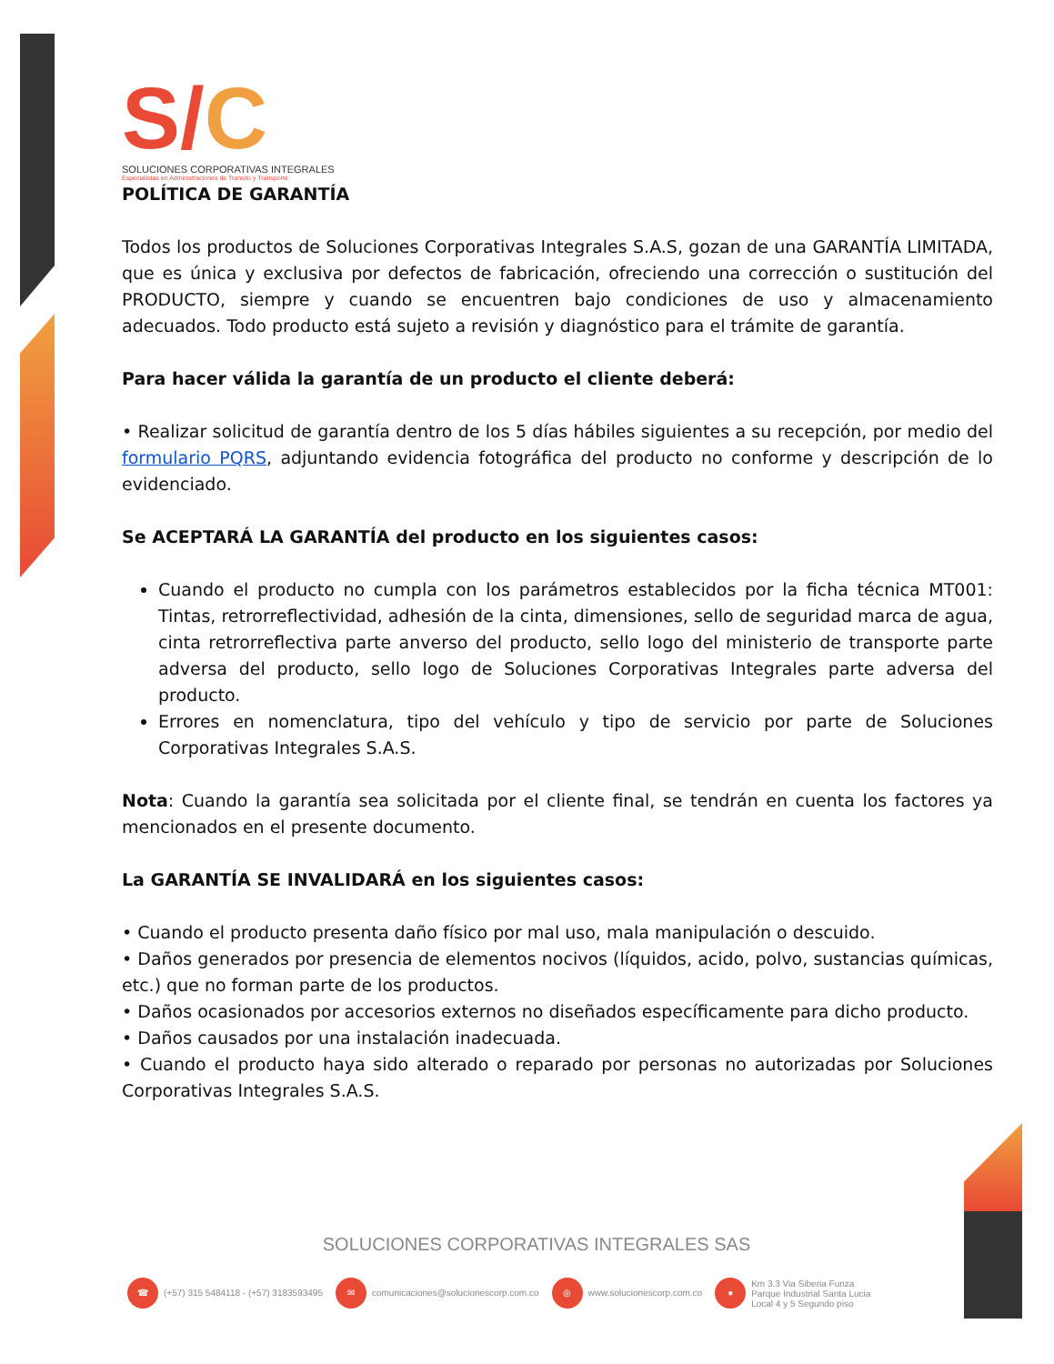S/C
SOLUCIONES CORPORATIVAS INTEGRALES
Especialistas en Administraciones de Transito y Transporte
POLÍTICA DE GARANTÍA
Todos los productos de Soluciones Corporativas Integrales S.A.S, gozan de una GARANTÍA LIMITADA, que es única y exclusiva por defectos de fabricación, ofreciendo una corrección o sustitución del PRODUCTO, siempre y cuando se encuentren bajo condiciones de uso y almacenamiento adecuados. Todo producto está sujeto a revisión y diagnóstico para el trámite de garantía.
Para hacer válida la garantía de un producto el cliente deberá:
• Realizar solicitud de garantía dentro de los 5 días hábiles siguientes a su recepción, por medio del formulario PQRS, adjuntando evidencia fotográfica del producto no conforme y descripción de lo evidenciado.
Se ACEPTARÁ LA GARANTÍA del producto en los siguientes casos:
Cuando el producto no cumpla con los parámetros establecidos por la ficha técnica MT001: Tintas, retrorreflectividad, adhesión de la cinta, dimensiones, sello de seguridad marca de agua, cinta retrorreflectiva parte anverso del producto, sello logo del ministerio de transporte parte adversa del producto, sello logo de Soluciones Corporativas Integrales parte adversa del producto.
Errores en nomenclatura, tipo del vehículo y tipo de servicio por parte de Soluciones Corporativas Integrales S.A.S.
Nota: Cuando la garantía sea solicitada por el cliente final, se tendrán en cuenta los factores ya mencionados en el presente documento.
La GARANTÍA SE INVALIDARÁ en los siguientes casos:
• Cuando el producto presenta daño físico por mal uso, mala manipulación o descuido.
• Daños generados por presencia de elementos nocivos (líquidos, acido, polvo, sustancias químicas, etc.) que no forman parte de los productos.
• Daños ocasionados por accesorios externos no diseñados específicamente para dicho producto.
• Daños causados por una instalación inadecuada.
• Cuando el producto haya sido alterado o reparado por personas no autorizadas por Soluciones Corporativas Integrales S.A.S.
SOLUCIONES CORPORATIVAS INTEGRALES SAS
☎ (+57) 315 5484118 - (+57) 3183593495
✉ comunicaciones@solucionescorp.com.co
◎ www.solucionescorp.com.co
● Km 3.3 Via Siberia Funza
Parque Industrial Santa Lucia
Local 4 y 5 Segundo piso